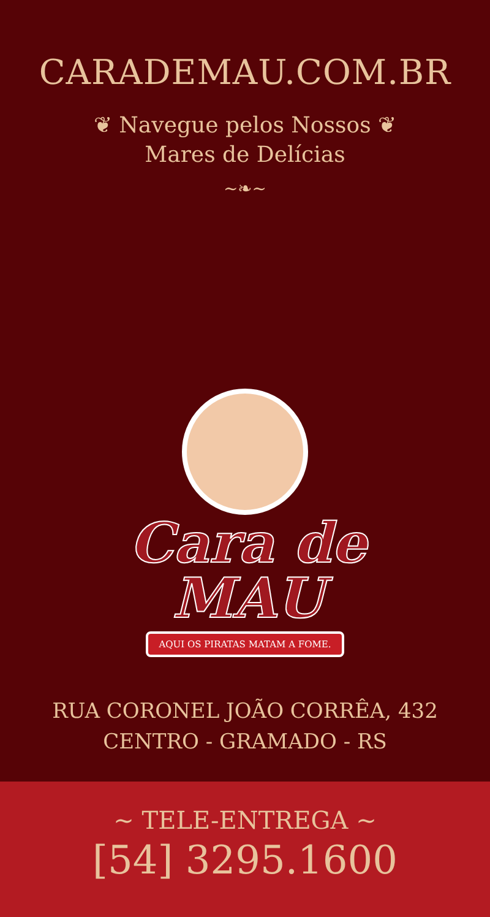CARADEMAU.COM.BR
❦ Navegue pelos Nossos ❦
Mares de Delícias
~❧~
Cara de
MAU
AQUI OS PIRATAS MATAM A FOME.
RUA CORONEL JOÃO CORRÊA, 432
CENTRO - GRAMADO - RS
~ TELE-ENTREGA ~
[54] 3295.1600